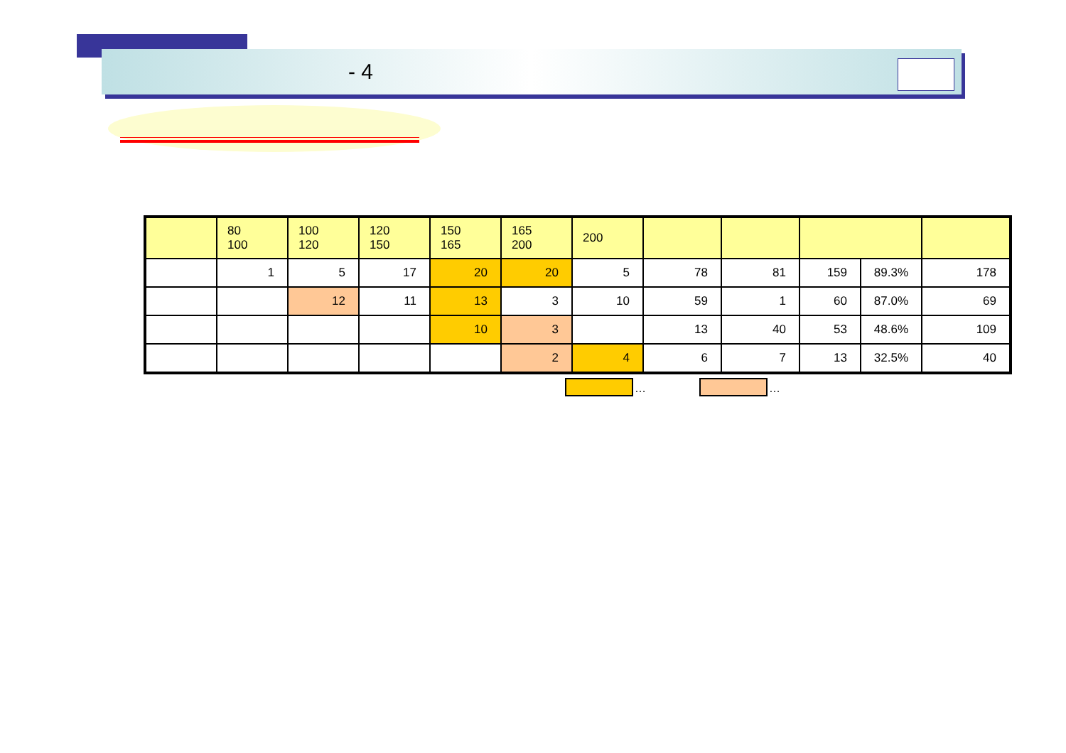- 4
| | 80 100 | 100 120 | 120 150 | 150 165 | 165 200 | 200 | | | | | |
| | 1 | 5 | 17 | 20 | 20 | 5 | 78 | 81 | 159 | 89.3% | 178 |
| | | 12 | 11 | 13 | 3 | 10 | 59 | 1 | 60 | 87.0% | 69 |
| | | | | 10 | 3 | | 13 | 40 | 53 | 48.6% | 109 |
| | | | | | 2 | 4 | 6 | 7 | 13 | 32.5% | 40 |
… …